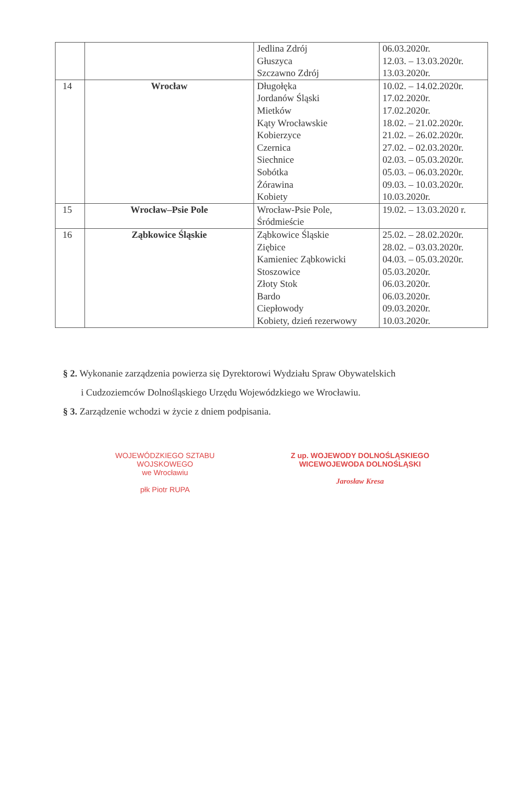| | | Jedlina Zdrój Głuszyca Szczawno Zdrój | 06.03.2020r. 12.03. – 13.03.2020r. 13.03.2020r. |
| 14 | Wrocław | Długołęka Jordanów Śląski Mietków Kąty Wrocławskie Kobierzyce Czernica Siechnice Sobótka Żórawina Kobiety | 10.02. – 14.02.2020r. 17.02.2020r. 17.02.2020r. 18.02. – 21.02.2020r. 21.02. – 26.02.2020r. 27.02. – 02.03.2020r. 02.03. – 05.03.2020r. 05.03. – 06.03.2020r. 09.03. – 10.03.2020r. 10.03.2020r. |
| 15 | Wrocław–Psie Pole | Wrocław-Psie Pole, Śródmieście | 19.02. – 13.03.2020 r. |
| 16 | Ząbkowice Śląskie | Ząbkowice Śląskie Ziębice Kamieniec Ząbkowicki Stoszowice Złoty Stok Bardo Ciepłowody Kobiety, dzień rezerwowy | 25.02. – 28.02.2020r. 28.02. – 03.03.2020r. 04.03. – 05.03.2020r. 05.03.2020r. 06.03.2020r. 06.03.2020r. 09.03.2020r. 10.03.2020r. |
§ 2. Wykonanie zarządzenia powierza się Dyrektorowi Wydziału Spraw Obywatelskich
i Cudzoziemców Dolnośląskiego Urzędu Wojewódzkiego we Wrocławiu.
§ 3. Zarządzenie wchodzi w życie z dniem podpisania.
WOJEWÓDZKIEGO SZTABU WOJSKOWEGO
we Wrocławiu
płk Piotr RUPA
Z up. WOJEWODY DOLNOŚLĄSKIEGO
WICEWOJEWODA DOLNOŚLĄSKI
Jarosław Kresa